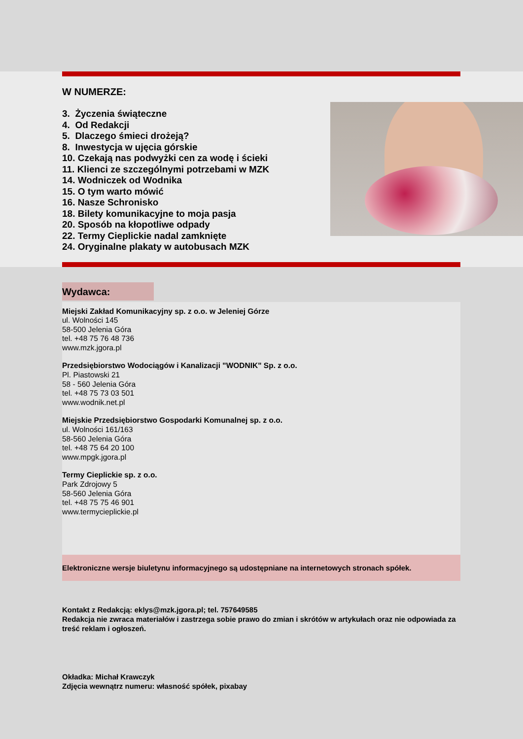W NUMERZE:
3. Życzenia świąteczne
4. Od Redakcji
5. Dlaczego śmieci drożeją?
8. Inwestycja w ujęcia górskie
10. Czekają nas podwyżki cen za wodę i ścieki
11. Klienci ze szczególnymi potrzebami w MZK
14. Wodniczek od Wodnika
15. O tym warto mówić
16. Nasze Schronisko
18. Bilety komunikacyjne to moja pasja
20. Sposób na kłopotliwe odpady
22. Termy Cieplickie nadal zamknięte
24. Oryginalne plakaty w autobusach MZK
Wydawca:
Miejski Zakład Komunikacyjny sp. z o.o. w Jeleniej Górze
ul. Wolności 145
58-500 Jelenia Góra
tel. +48 75 76 48 736
www.mzk.jgora.pl
Przedsiębiorstwo Wodociągów i Kanalizacji "WODNIK" Sp. z o.o.
Pl. Piastowski 21
58 - 560 Jelenia Góra
tel. +48 75 73 03 501
www.wodnik.net.pl
Miejskie Przedsiębiorstwo Gospodarki Komunalnej sp. z o.o.
ul. Wolności 161/163
58-560 Jelenia Góra
tel. +48 75 64 20 100
www.mpgk.jgora.pl
Termy Cieplickie sp. z o.o.
Park Zdrojowy 5
58-560 Jelenia Góra
tel. +48 75 75 46 901
www.termycieplickie.pl
Elektroniczne wersje biuletynu informacyjnego są udostępniane na internetowych stronach spółek.
Kontakt z Redakcją: eklys@mzk.jgora.pl; tel. 757649585
Redakcja nie zwraca materiałów i zastrzega sobie prawo do zmian i skrótów w artykułach oraz nie odpowiada za treść reklam i ogłoszeń.
Okładka: Michał Krawczyk
Zdjęcia wewnątrz numeru: własność spółek, pixabay